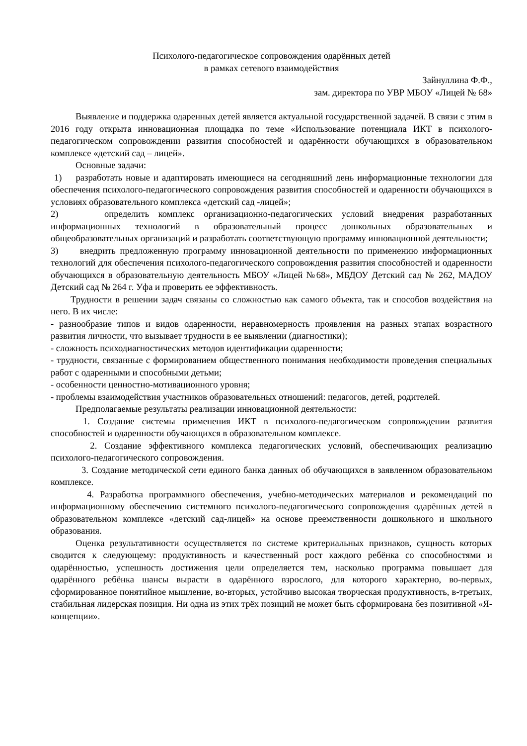Психолого-педагогическое сопровождения одарённых детей
в рамках сетевого взаимодействия
Зайнуллина Ф.Ф.,
зам. директора по УВР МБОУ «Лицей № 68»
Выявление и поддержка одаренных детей является актуальной государственной задачей. В связи с этим в 2016 году открыта инновационная площадка по теме «Использование потенциала ИКТ в психолого-педагогическом сопровождении развития способностей и одарённости обучающихся в образовательном комплексе «детский сад – лицей».
Основные задачи:
1) разработать новые и адаптировать имеющиеся на сегодняшний день информационные технологии для обеспечения психолого-педагогического сопровождения развития способностей и одаренности обучающихся в условиях образовательного комплекса «детский сад -лицей»;
2) определить комплекс организационно-педагогических условий внедрения разработанных информационных технологий в образовательный процесс дошкольных образовательных и общеобразовательных организаций и разработать соответствующую программу инновационной деятельности;
3) внедрить предложенную программу инновационной деятельности по применению информационных технологий для обеспечения психолого-педагогического сопровождения развития способностей и одаренности обучающихся в образовательную деятельность МБОУ «Лицей №68», МБДОУ Детский сад № 262, МАДОУ Детский сад № 264 г. Уфа и проверить ее эффективность.
Трудности в решении задач связаны со сложностью как самого объекта, так и способов воздействия на него. В их числе:
- разнообразие типов и видов одаренности, неравномерность проявления на разных этапах возрастного развития личности, что вызывает трудности в ее выявлении (диагностики);
- сложность психодиагностических методов идентификации одаренности;
- трудности, связанные с формированием общественного понимания необходимости проведения специальных работ с одаренными и способными детьми;
- особенности ценностно-мотивационного уровня;
- проблемы взаимодействия участников образовательных отношений: педагогов, детей, родителей.
Предполагаемые результаты реализации инновационной деятельности:
1. Создание системы применения ИКТ в психолого-педагогическом сопровождении развития способностей и одаренности обучающихся в образовательном комплексе.
2. Создание эффективного комплекса педагогических условий, обеспечивающих реализацию психолого-педагогического сопровождения.
3. Создание методической сети единого банка данных об обучающихся в заявленном образовательном комплексе.
4. Разработка программного обеспечения, учебно-методических материалов и рекомендаций по информационному обеспечению системного психолого-педагогического сопровождения одарённых детей в образовательном комплексе «детский сад-лицей» на основе преемственности дошкольного и школьного образования.
Оценка результативности осуществляется по системе критериальных признаков, сущность которых сводится к следующему: продуктивность и качественный рост каждого ребёнка со способностями и одарённостью, успешность достижения цели определяется тем, насколько программа повышает для одарённого ребёнка шансы вырасти в одарённого взрослого, для которого характерно, во-первых, сформированное понятийное мышление, во-вторых, устойчиво высокая творческая продуктивность, в-третьих, стабильная лидерская позиция. Ни одна из этих трёх позиций не может быть сформирована без позитивной «Я-концепции».